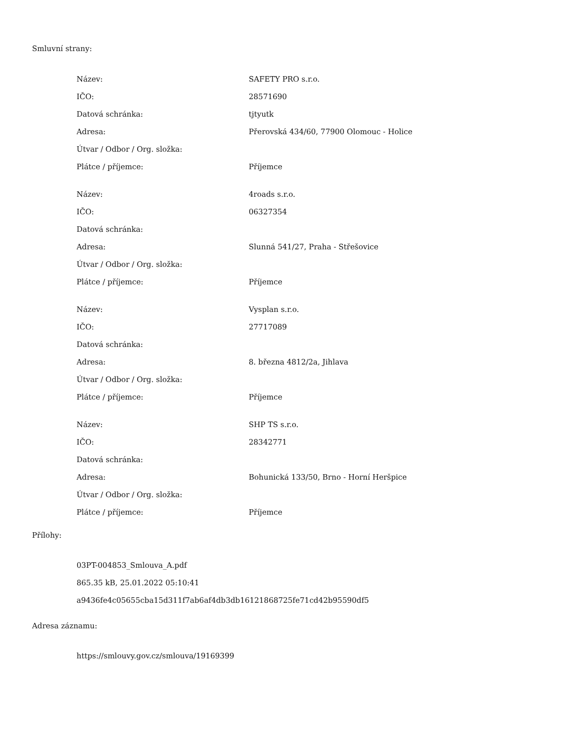Smluvní strany:
| Název: | SAFETY PRO s.r.o. |
| IČO: | 28571690 |
| Datová schránka: | tjtyutk |
| Adresa: | Přerovská 434/60, 77900 Olomouc - Holice |
| Útvar / Odbor / Org. složka: | |
| Plátce / příjemce: | Příjemce |
| Název: | 4roads s.r.o. |
| IČO: | 06327354 |
| Datová schránka: | |
| Adresa: | Slunná 541/27, Praha - Střešovice |
| Útvar / Odbor / Org. složka: | |
| Plátce / příjemce: | Příjemce |
| Název: | Vysplan s.r.o. |
| IČO: | 27717089 |
| Datová schránka: | |
| Adresa: | 8. března 4812/2a, Jihlava |
| Útvar / Odbor / Org. složka: | |
| Plátce / příjemce: | Příjemce |
| Název: | SHP TS s.r.o. |
| IČO: | 28342771 |
| Datová schránka: | |
| Adresa: | Bohunická 133/50, Brno - Horní Heršpice |
| Útvar / Odbor / Org. složka: | |
| Plátce / příjemce: | Příjemce |
Přílohy:
03PT-004853_Smlouva_A.pdf
865.35 kB, 25.01.2022 05:10:41
a9436fe4c05655cba15d311f7ab6af4db3db16121868725fe71cd42b95590df5
Adresa záznamu:
https://smlouvy.gov.cz/smlouva/19169399